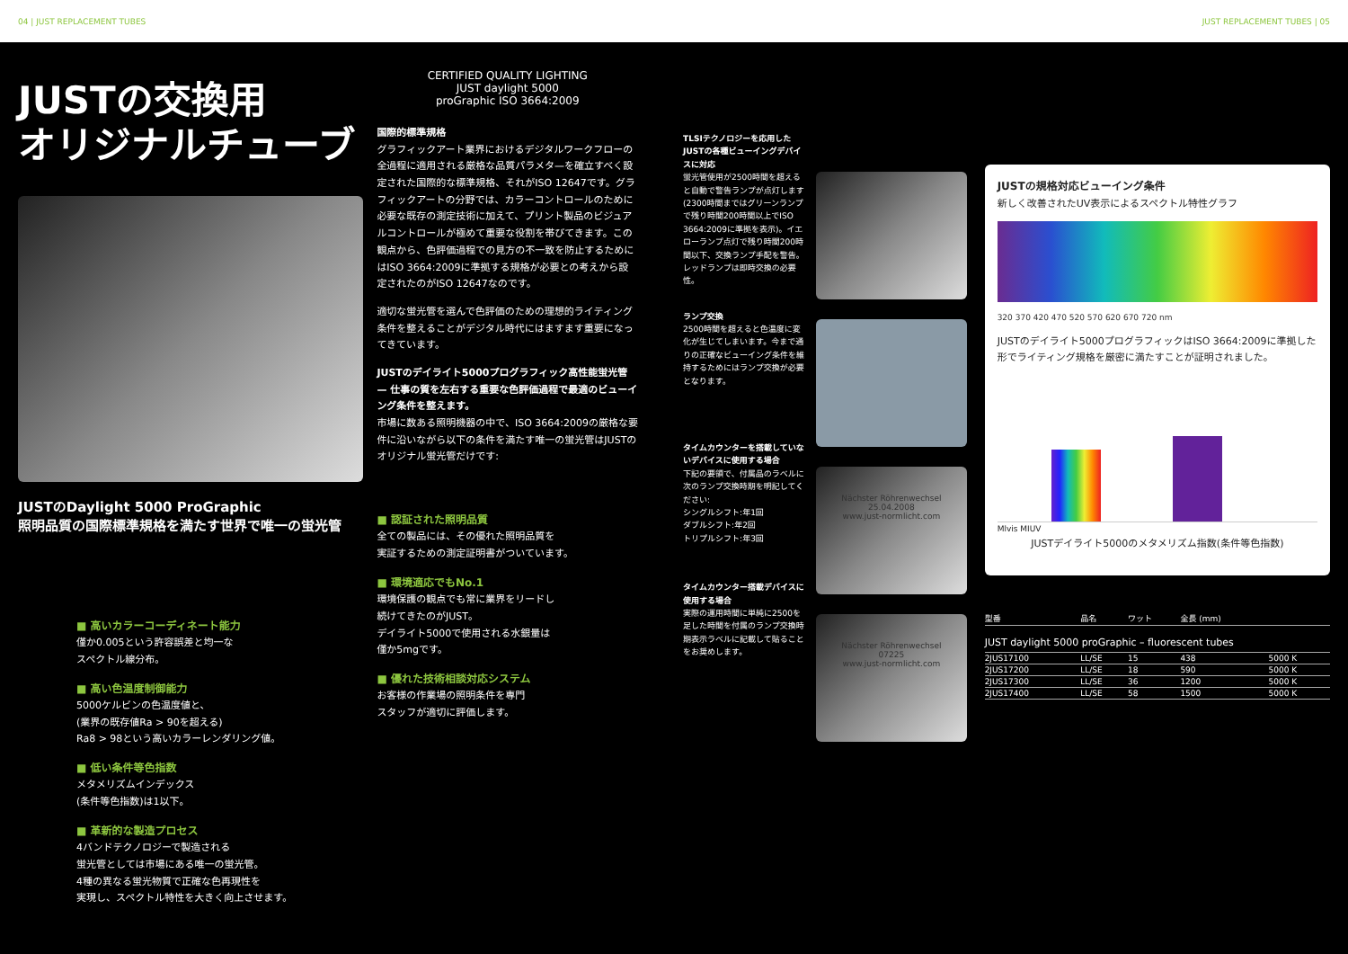04 | JUST REPLACEMENT TUBES JUST REPLACEMENT TUBES | 05
JUSTの交換用
オリジナルチューブ
JUSTのDaylight 5000 ProGraphic
照明品質の国際標準規格を満たす世界で唯一の蛍光管
■ 高いカラーコーディネート能力
僅か0.005という許容誤差と均一な
スペクトル線分布。
■ 高い色温度制御能力
5000ケルビンの色温度値と、
(業界の既存値Ra > 90を超える)
Ra8 > 98という高いカラーレンダリング値。
■ 低い条件等色指数
メタメリズムインデックス
(条件等色指数)は1以下。
■ 革新的な製造プロセス
4バンドテクノロジーで製造される
蛍光管としては市場にある唯一の蛍光管。
4種の異なる蛍光物質で正確な色再現性を
実現し、スペクトル特性を大きく向上させます。
CERTIFIED QUALITY LIGHTING
JUST daylight 5000
proGraphic ISO 3664:2009
国際的標準規格
グラフィックアート業界におけるデジタルワークフローの全過程に適用される厳格な品質パラメタ—を確立すべく設定された国際的な標準規格、それがISO 12647です。グラフィックアートの分野では、カラーコントロールのために必要な既存の測定技術に加えて、プリント製品のビジュアルコントロールが極めて重要な役割を帯びてきます。この観点から、色評価過程での見方の不一致を防止するためにはISO 3664:2009に準拠する規格が必要との考えから設定されたのがISO 12647なのです。
適切な蛍光管を選んで色評価のための理想的ライティング条件を整えることがデジタル時代にはますます重要になってきています。
JUSTのデイライト5000プログラフィック高性能蛍光管 — 仕事の質を左右する重要な色評価過程で最適のビューイング条件を整えます。
市場に数ある照明機器の中で、ISO 3664:2009の厳格な要件に沿いながら以下の条件を満たす唯一の蛍光管はJUSTのオリジナル蛍光管だけです:
■ 認証された照明品質
全ての製品には、その優れた照明品質を
実証するための測定証明書がついています。
■ 環境適応でもNo.1
環境保護の観点でも常に業界をリードし
続けてきたのがJUST。
デイライト5000で使用される水銀量は
僅か5mgです。
■ 優れた技術相談対応システム
お客様の作業場の照明条件を専門
スタッフが適切に評価します。
TLSIテクノロジーを応用したJUSTの各種ビューイングデバイスに対応
蛍光管使用が2500時間を超えると自動で警告ランプが点灯します(2300時間まではグリーンランプで残り時間200時間以上でISO 3664:2009に準拠を表示)。イエローランプ点灯で残り時間200時間以下、交換ランプ手配を警告。レッドランプは即時交換の必要性。
ランプ交換
2500時間を超えると色温度に変化が生じてしまいます。今まで通りの正確なビューイング条件を維持するためにはランプ交換が必要となります。
タイムカウンターを搭載していないデバイスに使用する場合
下記の要領で、付属品のラベルに次のランプ交換時期を明記してください:
シングルシフト:年1回
ダブルシフト:年2回
トリプルシフト:年3回
タイムカウンター搭載デバイスに使用する場合
実際の運用時間に単純に2500を足した時間を付属のランプ交換時期表示ラベルに記載して貼ることをお奨めします。
Nächster Röhrenwechsel
25.04.2008
www.just-normlicht.com
Nächster Röhrenwechsel
07225
www.just-normlicht.com
JUSTの規格対応ビューイング条件
新しく改善されたUV表示によるスペクトル特性グラフ
320 370 420 470 520 570 620 670 720 nm
JUSTのデイライト5000プログラフィックはISO 3664:2009に準拠した形でライティング規格を厳密に満たすことが証明されました。
Mlvis MIUV
JUSTデイライト5000のメタメリズム指数(条件等色指数)
| 型番 | 品名 | ワット | 全長 (mm) | |
| --- | --- | --- | --- | --- |
| JUST daylight 5000 proGraphic – fluorescent tubes | | | | |
| 2JUS17100 | LL/SE | 15 | 438 | 5000 K |
| 2JUS17200 | LL/SE | 18 | 590 | 5000 K |
| 2JUS17300 | LL/SE | 36 | 1200 | 5000 K |
| 2JUS17400 | LL/SE | 58 | 1500 | 5000 K |